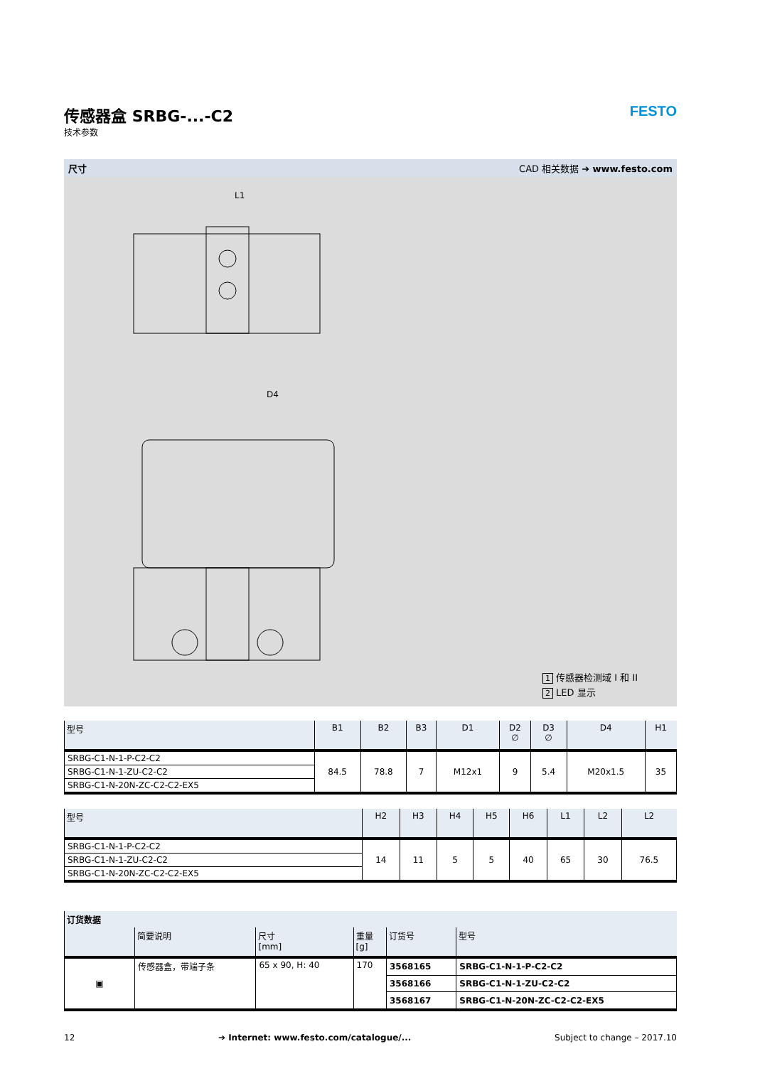传感器盒 SRBG-...-C2
技术参数
FESTO
尺寸 CAD 相关数据 ➔ www.festo.com
L1
D4
1 传感器检测域 I 和 II
2 LED 显示
| 型号 | B1 | B2 | B3 | D1 | D2 ∅ | D3 ∅ | D4 | H1 |
| --- | --- | --- | --- | --- | --- | --- | --- | --- |
| SRBG-C1-N-1-P-C2-C2 | 84.5 | 78.8 | 7 | M12x1 | 9 | 5.4 | M20x1.5 | 35 |
| SRBG-C1-N-1-ZU-C2-C2 | | | | | | | | |
| SRBG-C1-N-20N-ZC-C2-C2-EX5 | | | | | | | | |
| 型号 | H2 | H3 | H4 | H5 | H6 | L1 | L2 | L2 |
| --- | --- | --- | --- | --- | --- | --- | --- | --- |
| SRBG-C1-N-1-P-C2-C2 | 14 | 11 | 5 | 5 | 40 | 65 | 30 | 76.5 |
| SRBG-C1-N-1-ZU-C2-C2 | | | | | | | | |
| SRBG-C1-N-20N-ZC-C2-C2-EX5 | | | | | | | | |
| 订货数据 | | | | | |
| --- | --- | --- | --- | --- | --- |
| | 简要说明 | 尺寸 [mm] | 重量 [g] | 订货号 | 型号 |
| ▣ | 传感器盒，带端子条 | 65 x 90, H: 40 | 170 | 3568165 | SRBG-C1-N-1-P-C2-C2 |
| | | | | 3568166 | SRBG-C1-N-1-ZU-C2-C2 |
| | | | | 3568167 | SRBG-C1-N-20N-ZC-C2-C2-EX5 |
12 ➔ Internet: www.festo.com/catalogue/... Subject to change – 2017.10